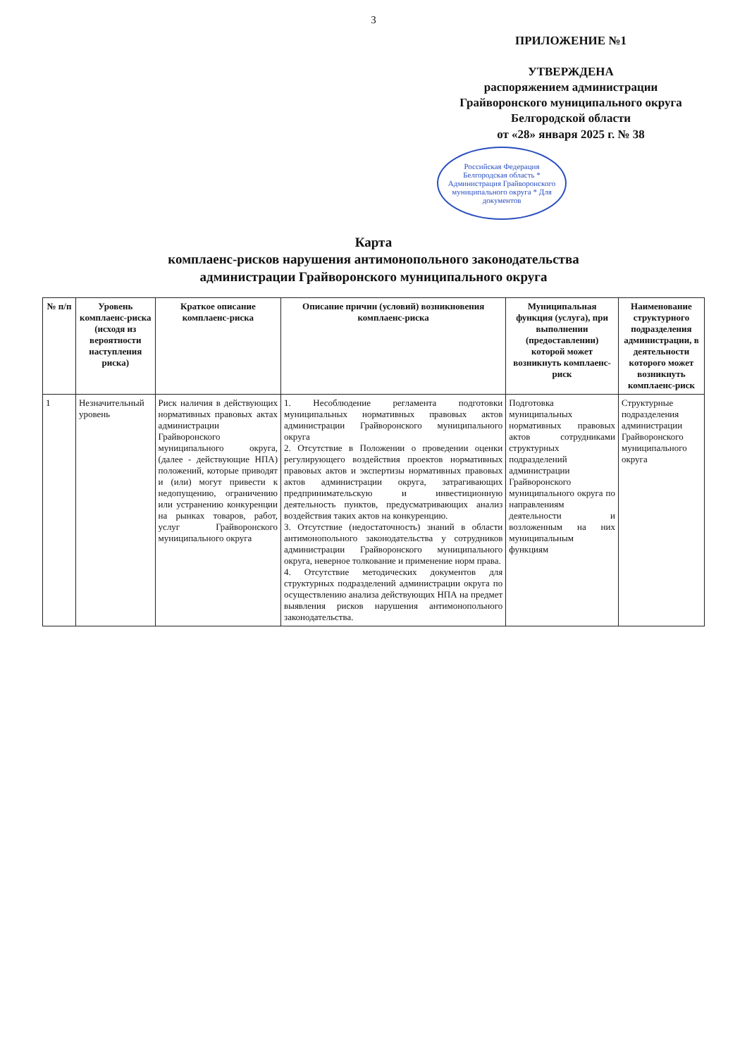3
ПРИЛОЖЕНИЕ №1
УТВЕРЖДЕНА
распоряжением администрации
Грайворонского муниципального округа
Белгородской области
от «28» января 2025 г. № 38
Российская Федерация Белгородская область * Администрация Грайворонского муниципального округа * Для документов
Карта
комплаенс-рисков нарушения антимонопольного законодательства
администрации Грайворонского муниципального округа
| № п/п | Уровень комплаенс-риска (исходя из вероятности наступления риска) | Краткое описание комплаенс-риска | Описание причин (условий) возникновения комплаенс-риска | Муниципальная функция (услуга), при выполнении (предоставлении) которой может возникнуть комплаенс-риск | Наименование структурного подразделения администрации, в деятельности которого может возникнуть комплаенс-риск |
| --- | --- | --- | --- | --- | --- |
| 1 | Незначительный уровень | Риск наличия в действующих нормативных правовых актах администрации Грайворонского муниципального округа, (далее - действующие НПА) положений, которые приводят и (или) могут привести к недопущению, ограничению или устранению конкуренции на рынках товаров, работ, услуг Грайворонского муниципального округа | 1. Несоблюдение регламента подготовки муниципальных нормативных правовых актов администрации Грайворонского муниципального округа 2. Отсутствие в Положении о проведении оценки регулирующего воздействия проектов нормативных правовых актов и экспертизы нормативных правовых актов администрации округа, затрагивающих предпринимательскую и инвестиционную деятельность пунктов, предусматривающих анализ воздействия таких актов на конкуренцию. 3. Отсутствие (недостаточность) знаний в области антимонопольного законодательства у сотрудников администрации Грайворонского муниципального округа, неверное толкование и применение норм права. 4. Отсутствие методических документов для структурных подразделений администрации округа по осуществлению анализа действующих НПА на предмет выявления рисков нарушения антимонопольного законодательства. | Подготовка муниципальных нормативных правовых актов сотрудниками структурных подразделений администрации Грайворонского муниципального округа по направлениям деятельности и возложенным на них муниципальным функциям | Структурные подразделения администрации Грайворонского муниципального округа |